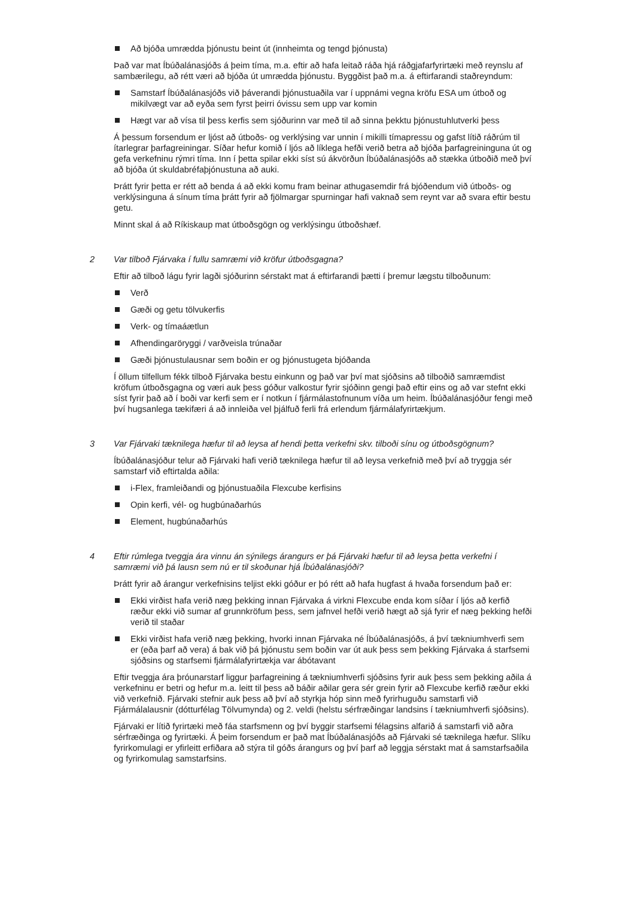Að bjóða umrædda þjónustu beint út (innheimta og tengd þjónusta)
Það var mat Íbúðalánasjóðs á þeim tíma, m.a. eftir að hafa leitað ráða hjá ráðgjafarfyrirtæki með reynslu af sambærilegu, að rétt væri að bjóða út umrædda þjónustu. Byggðist það m.a. á eftirfarandi staðreyndum:
Samstarf Íbúðalánasjóðs við þáverandi þjónustuaðila var í uppnámi vegna kröfu ESA um útboð og mikilvægt var að eyða sem fyrst þeirri óvissu sem upp var komin
Hægt var að vísa til þess kerfis sem sjóðurinn var með til að sinna þekktu þjónustuhlutverki þess
Á þessum forsendum er ljóst að útboðs- og verklýsing var unnin í mikilli tímapressu og gafst lítið ráðrúm til ítarlegrar þarfagreiningar. Síðar hefur komið í ljós að líklega hefði verið betra að bjóða þarfagreininguna út og gefa verkefninu rýmri tíma. Inn í þetta spilar ekki síst sú ákvörðun Íbúðalánasjóðs að stækka útboðið með því að bjóða út skuldabréfaþjónustuna að auki.
Þrátt fyrir þetta er rétt að benda á að ekki komu fram beinar athugasemdir frá bjóðendum við útboðs- og verklýsinguna á sínum tíma þrátt fyrir að fjölmargar spurningar hafi vaknað sem reynt var að svara eftir bestu getu.
Minnt skal á að Ríkiskaup mat útboðsgögn og verklýsingu útboðshæf.
2 Var tilboð Fjárvaka í fullu samræmi við kröfur útboðsgagna?
Eftir að tilboð lágu fyrir lagði sjóðurinn sérstakt mat á eftirfarandi þætti í þremur lægstu tilboðunum:
Verð
Gæði og getu tölvukerfis
Verk- og tímaáætlun
Afhendingaröryggi / varðveisla trúnaðar
Gæði þjónustulausnar sem boðin er og þjónustugeta bjóðanda
Í öllum tilfellum fékk tilboð Fjárvaka bestu einkunn og það var því mat sjóðsins að tilboðið samræmdist kröfum útboðsgagna og væri auk þess góður valkostur fyrir sjóðinn gengi það eftir eins og að var stefnt ekki síst fyrir það að í boði var kerfi sem er í notkun í fjármálastofnunum víða um heim. Íbúðalánasjóður fengi með því hugsanlega tækifæri á að innleiða vel þjálfuð ferli frá erlendum fjármálafyrirtækjum.
3 Var Fjárvaki tæknilega hæfur til að leysa af hendi þetta verkefni skv. tilboði sínu og útboðsgögnum?
Íbúðalánasjóður telur að Fjárvaki hafi verið tæknilega hæfur til að leysa verkefnið með því að tryggja sér samstarf við eftirtalda aðila:
i-Flex, framleiðandi og þjónustuaðila Flexcube kerfisins
Opin kerfi, vél- og hugbúnaðarhús
Element, hugbúnaðarhús
4 Eftir rúmlega tveggja ára vinnu án sýnilegs árangurs er þá Fjárvaki hæfur til að leysa þetta verkefni í samræmi við þá lausn sem nú er til skoðunar hjá Íbúðalánasjóði?
Þrátt fyrir að árangur verkefnisins teljist ekki góður er þó rétt að hafa hugfast á hvaða forsendum það er:
Ekki virðist hafa verið næg þekking innan Fjárvaka á virkni Flexcube enda kom síðar í ljós að kerfið ræður ekki við sumar af grunnkröfum þess, sem jafnvel hefði verið hægt að sjá fyrir ef næg þekking hefði verið til staðar
Ekki virðist hafa verið næg þekking, hvorki innan Fjárvaka né Íbúðalánasjóðs, á því tækniumhverfi sem er (eða þarf að vera) á bak við þá þjónustu sem boðin var út auk þess sem þekking Fjárvaka á starfsemi sjóðsins og starfsemi fjármálafyrirtækja var ábótavant
Eftir tveggja ára þróunarstarf liggur þarfagreining á tækniumhverfi sjóðsins fyrir auk þess sem þekking aðila á verkefninu er betri og hefur m.a. leitt til þess að báðir aðilar gera sér grein fyrir að Flexcube kerfið ræður ekki við verkefnið. Fjárvaki stefnir auk þess að því að styrkja hóp sinn með fyrirhuguðu samstarfi við Fjármálalausnir (dótturfélag Tölvumynda) og 2. veldi (helstu sérfræðingar landsins í tækniumhverfi sjóðsins).
Fjárvaki er lítið fyrirtæki með fáa starfsmenn og því byggir starfsemi félagsins alfarið á samstarfi við aðra sérfræðinga og fyrirtæki. Á þeim forsendum er það mat Íbúðalánasjóðs að Fjárvaki sé tæknilega hæfur. Slíku fyrirkomulagi er yfirleitt erfiðara að stýra til góðs árangurs og því þarf að leggja sérstakt mat á samstarfsaðila og fyrirkomulag samstarfsins.